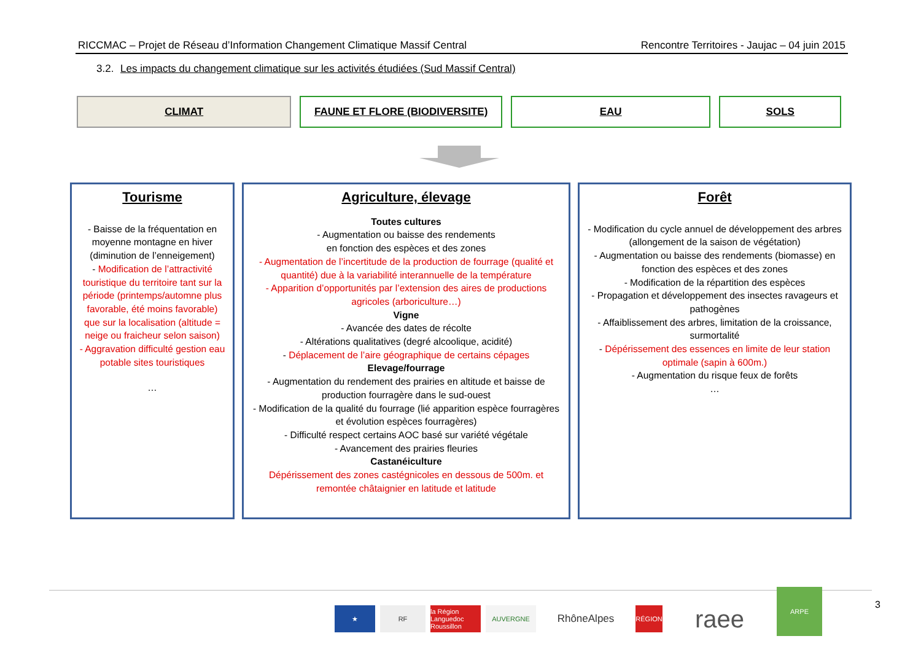RICCMAC – Projet de Réseau d’Information Changement Climatique Massif Central Rencontre Territoires - Jaujac – 04 juin 2015
3.2. Les impacts du changement climatique sur les activités étudiées (Sud Massif Central)
CLIMAT FAUNE ET FLORE (BIODIVERSITE) EAU SOLS
Tourisme
- Baisse de la fréquentation en moyenne montagne en hiver (diminution de l’enneigement)
- Modification de l’attractivité touristique du territoire tant sur la période (printemps/automne plus favorable, été moins favorable) que sur la localisation (altitude = neige ou fraicheur selon saison)
- Aggravation difficulté gestion eau potable sites touristiques
…
Agriculture, élevage
Toutes cultures
- Augmentation ou baisse des rendements
en fonction des espèces et des zones
- Augmentation de l’incertitude de la production de fourrage (qualité et quantité) due à la variabilité interannuelle de la température
- Apparition d’opportunités par l’extension des aires de productions agricoles (arboriculture…)
Vigne
- Avancée des dates de récolte
- Altérations qualitatives (degré alcoolique, acidité)
- Déplacement de l’aire géographique de certains cépages
Elevage/fourrage
- Augmentation du rendement des prairies en altitude et baisse de production fourragère dans le sud-ouest
- Modification de la qualité du fourrage (lié apparition espèce fourragères et évolution espèces fourragères)
- Difficulté respect certains AOC basé sur variété végétale
- Avancement des prairies fleuries
Castanéiculture
Dépérissement des zones castégnicoles en dessous de 500m. et remontée châtaignier en latitude et latitude
Forêt
- Modification du cycle annuel de développement des arbres (allongement de la saison de végétation)
- Augmentation ou baisse des rendements (biomasse) en fonction des espèces et des zones
- Modification de la répartition des espèces
- Propagation et développement des insectes ravageurs et pathogènes
- Affaiblissement des arbres, limitation de la croissance, surmortalité
- Dépérissement des essences en limite de leur station optimale (sapin à 600m.)
- Augmentation du risque feux de forêts
…
★ RF la Région Languedoc Roussillon
AUVERGNE
RhôneAlpes
RÉGION
raee
ARPE
3